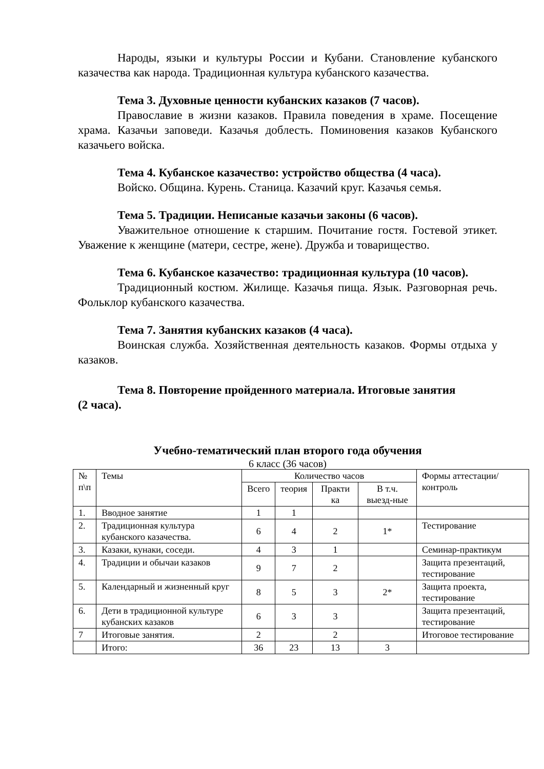Народы, языки и культуры России и Кубани. Становление кубанского казачества как народа. Традиционная культура кубанского казачества.
Тема 3. Духовные ценности кубанских казаков (7 часов).
Православие в жизни казаков. Правила поведения в храме. Посещение храма. Казачьи заповеди. Казачья доблесть. Поминовения казаков Кубанского казачьего войска.
Тема 4. Кубанское казачество: устройство общества (4 часа).
Войско. Община. Курень. Станица. Казачий круг. Казачья семья.
Тема 5. Традиции. Неписаные казачьи законы (6 часов).
Уважительное отношение к старшим. Почитание гостя. Гостевой этикет. Уважение к женщине (матери, сестре, жене). Дружба и товарищество.
Тема 6. Кубанское казачество: традиционная культура (10 часов).
Традиционный костюм. Жилище. Казачья пища. Язык. Разговорная речь. Фольклор кубанского казачества.
Тема 7. Занятия кубанских казаков (4 часа).
Воинская служба. Хозяйственная деятельность казаков. Формы отдыха у казаков.
Тема 8. Повторение пройденного материала. Итоговые занятия
(2 часа).
Учебно-тематический план второго года обучения
6 класс (36 часов)
| № п\п | Темы | Количество часов | | | | Формы аттестации/ контроль |
| --- | --- | --- | --- | --- | --- | --- |
| | | Всего | теория | Практи ка | В т.ч. выезд-ные | |
| 1. | Вводное занятие | 1 | 1 | | | |
| 2. | Традиционная культура кубанского казачества. | 6 | 4 | 2 | 1* | Тестирование |
| 3. | Казаки, кунаки, соседи. | 4 | 3 | 1 | | Семинар-практикум |
| 4. | Традиции и обычаи казаков | 9 | 7 | 2 | | Защита презентаций, тестирование |
| 5. | Календарный и жизненный круг | 8 | 5 | 3 | 2* | Защита проекта, тестирование |
| 6. | Дети в традиционной культуре кубанских казаков | 6 | 3 | 3 | | Защита презентаций, тестирование |
| 7 | Итоговые занятия. | 2 | | 2 | | Итоговое тестирование |
| | Итого: | 36 | 23 | 13 | 3 | |